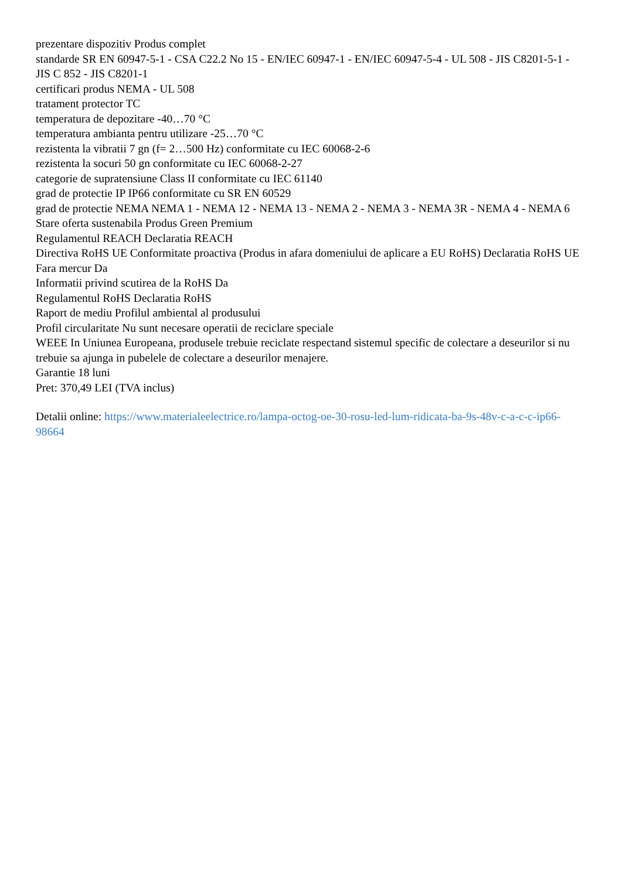prezentare dispozitiv Produs complet
standarde SR EN 60947-5-1 - CSA C22.2 No 15 - EN/IEC 60947-1 - EN/IEC 60947-5-4 - UL 508 - JIS C8201-5-1 - JIS C 852 - JIS C8201-1
certificari produs NEMA - UL 508
tratament protector TC
temperatura de depozitare -40…70 °C
temperatura ambianta pentru utilizare -25…70 °C
rezistenta la vibratii 7 gn (f= 2…500 Hz) conformitate cu IEC 60068-2-6
rezistenta la socuri 50 gn conformitate cu IEC 60068-2-27
categorie de supratensiune Class II conformitate cu IEC 61140
grad de protectie IP IP66 conformitate cu SR EN 60529
grad de protectie NEMA NEMA 1 - NEMA 12 - NEMA 13 - NEMA 2 - NEMA 3 - NEMA 3R - NEMA 4 - NEMA 6
Stare oferta sustenabila Produs Green Premium
Regulamentul REACH Declaratia REACH
Directiva RoHS UE Conformitate proactiva (Produs in afara domeniului de aplicare a EU RoHS) Declaratia RoHS UE
Fara mercur Da
Informatii privind scutirea de la RoHS Da
Regulamentul RoHS Declaratia RoHS
Raport de mediu Profilul ambiental al produsului
Profil circularitate Nu sunt necesare operatii de reciclare speciale
WEEE In Uniunea Europeana, produsele trebuie reciclate respectand sistemul specific de colectare a deseurilor si nu trebuie sa ajunga in pubelele de colectare a deseurilor menajere.
Garantie 18 luni
Pret: 370,49 LEI (TVA inclus)
Detalii online: https://www.materialeelectrice.ro/lampa-octog-oe-30-rosu-led-lum-ridicata-ba-9s-48v-c-a-c-c-ip66-98664